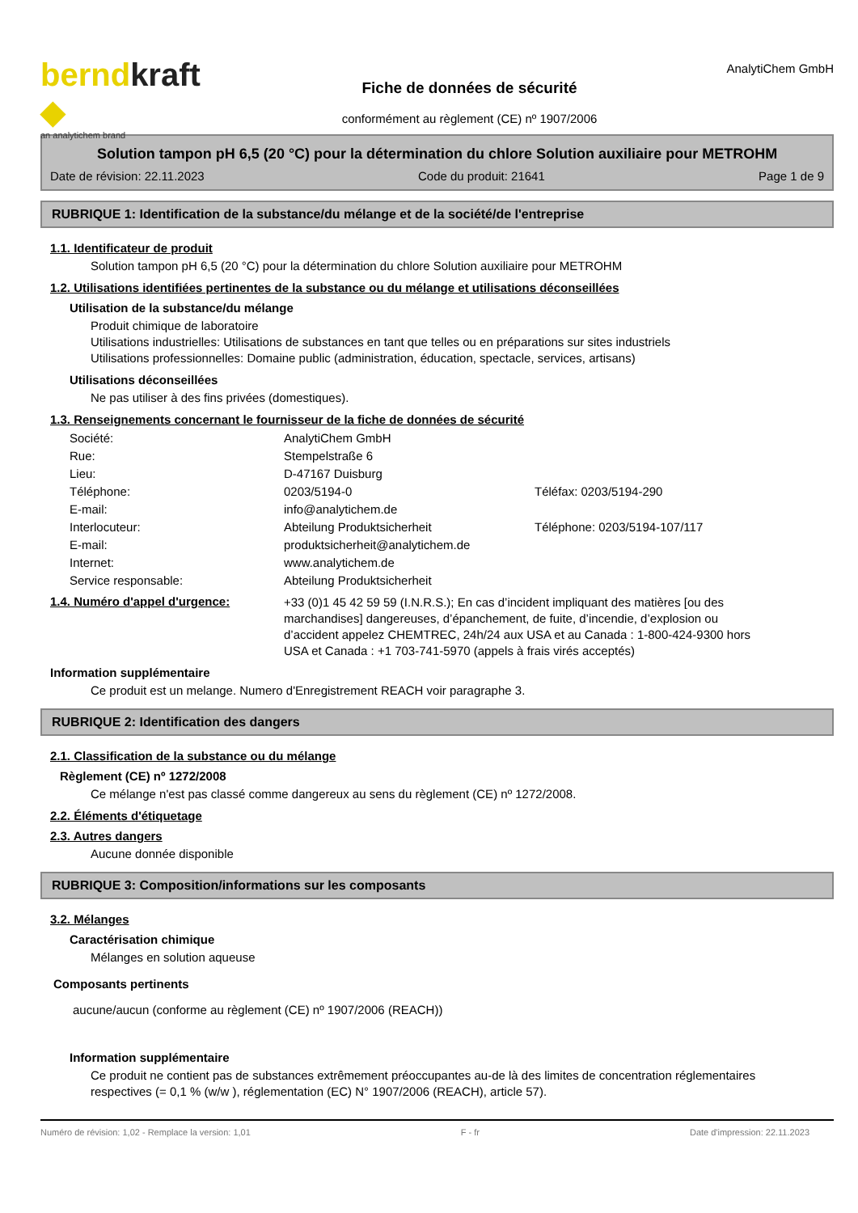berndkraft ◆
an analytichem brand
Fiche de données de sécurité
conformément au règlement (CE) nº 1907/2006
AnalytiChem GmbH
Solution tampon pH 6,5 (20 °C) pour la détermination du chlore Solution auxiliaire pour METROHM
Date de révision: 22.11.2023 Code du produit: 21641 Page 1 de 9
RUBRIQUE 1: Identification de la substance/du mélange et de la société/de l'entreprise
1.1. Identificateur de produit
Solution tampon pH 6,5 (20 °C) pour la détermination du chlore Solution auxiliaire pour METROHM
1.2. Utilisations identifiées pertinentes de la substance ou du mélange et utilisations déconseillées
Utilisation de la substance/du mélange
Produit chimique de laboratoire
Utilisations industrielles: Utilisations de substances en tant que telles ou en préparations sur sites industriels
Utilisations professionnelles: Domaine public (administration, éducation, spectacle, services, artisans)
Utilisations déconseillées
Ne pas utiliser à des fins privées (domestiques).
1.3. Renseignements concernant le fournisseur de la fiche de données de sécurité
| Société: | AnalytiChem GmbH | |
| Rue: | Stempelstraße 6 | |
| Lieu: | D-47167 Duisburg | |
| Téléphone: | 0203/5194-0 | Téléfax: 0203/5194-290 |
| E-mail: | info@analytichem.de | |
| Interlocuteur: | Abteilung Produktsicherheit | Téléphone: 0203/5194-107/117 |
| E-mail: | produktsicherheit@analytichem.de | |
| Internet: | www.analytichem.de | |
| Service responsable: | Abteilung Produktsicherheit | |
1.4. Numéro d'appel d'urgence:
+33 (0)1 45 42 59 59 (I.N.R.S.); En cas d’incident impliquant des matières [ou des marchandises] dangereuses, d’épanchement, de fuite, d’incendie, d’explosion ou d’accident appelez CHEMTREC, 24h/24 aux USA et au Canada : 1-800-424-9300 hors USA et Canada : +1 703-741-5970 (appels à frais virés acceptés)
Information supplémentaire
Ce produit est un melange. Numero d'Enregistrement REACH voir paragraphe 3.
RUBRIQUE 2: Identification des dangers
2.1. Classification de la substance ou du mélange
Règlement (CE) nº 1272/2008
Ce mélange n'est pas classé comme dangereux au sens du règlement (CE) nº 1272/2008.
2.2. Éléments d'étiquetage
2.3. Autres dangers
Aucune donnée disponible
RUBRIQUE 3: Composition/informations sur les composants
3.2. Mélanges
Caractérisation chimique
Mélanges en solution aqueuse
Composants pertinents
aucune/aucun (conforme au règlement (CE) nº 1907/2006 (REACH))
Information supplémentaire
Ce produit ne contient pas de substances extrêmement préoccupantes au-de là des limites de concentration réglementaires respectives (= 0,1 % (w/w ), réglementation (EC) N° 1907/2006 (REACH), article 57).
Numéro de révision: 1,02 - Remplace la version: 1,01 F - fr Date d'impression: 22.11.2023